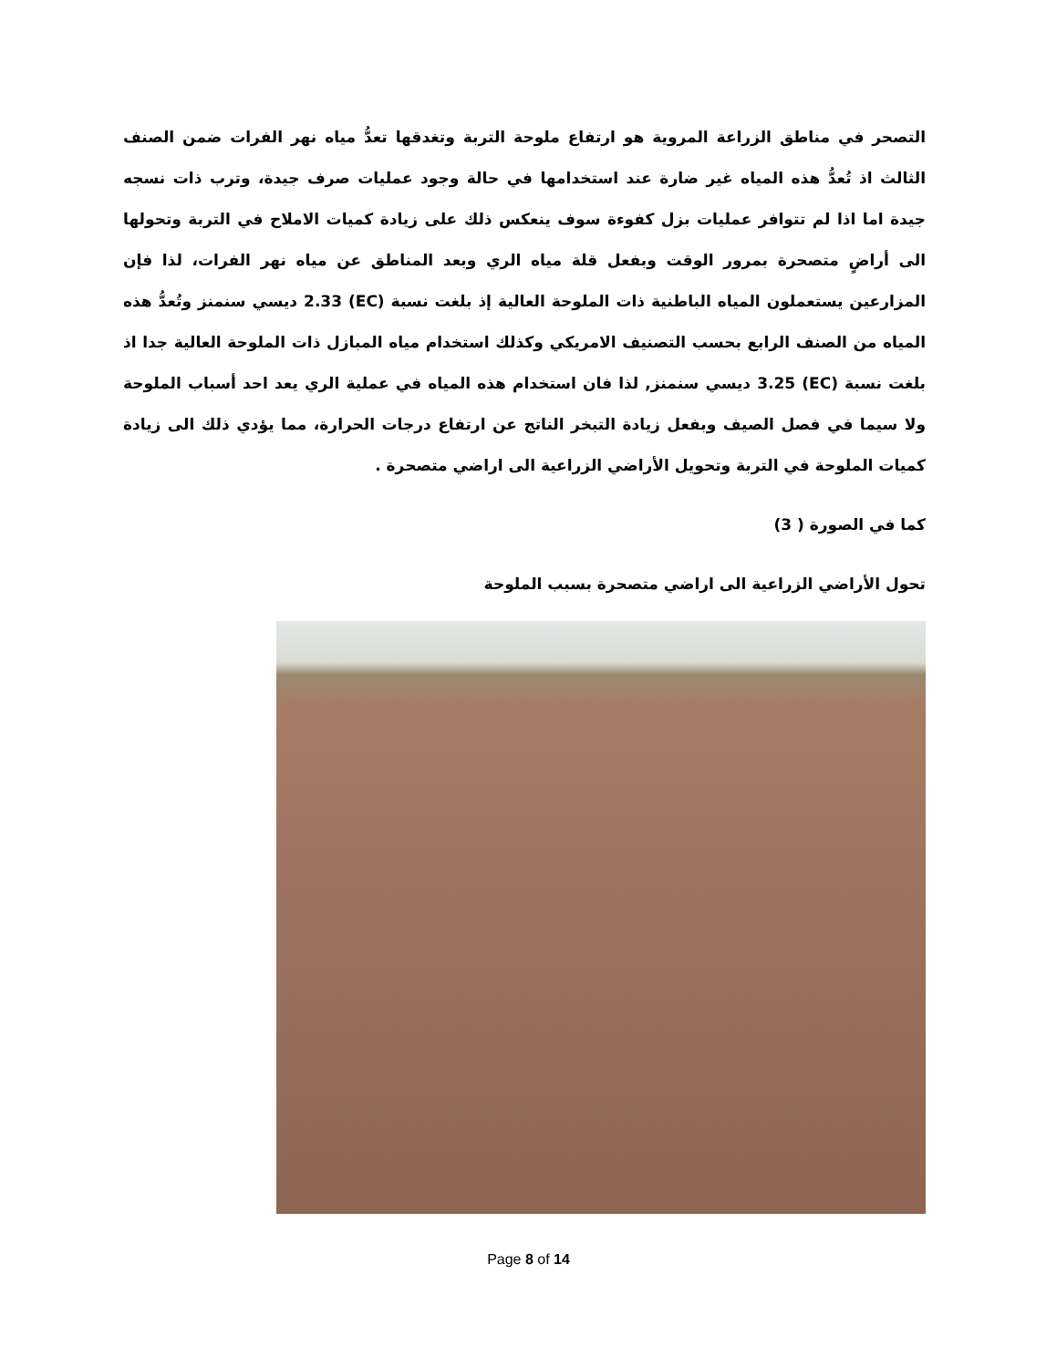التصحر في مناطق الزراعة المروية هو ارتفاع ملوحة التربة وتغدقها تعدُّ مياه نهر الفرات ضمن الصنف الثالث اذ تُعدُّ هذه المياه غير ضارة عند استخدامها في حالة وجود عمليات صرف جيدة، وترب ذات نسجه جيدة اما اذا لم تتوافر عمليات بزل كفوءة سوف ينعكس ذلك على زيادة كميات الاملاح في التربة وتحولها الى أراضٍ متصحرة بمرور الوقت وبفعل قلة مياه الري وبعد المناطق عن مياه نهر الفرات، لذا فإن المزارعين يستعملون المياه الباطنية ذات الملوحة العالية إذ بلغت نسبة (EC) 2.33 ديسي سنمنز وتُعدُّ هذه المياه من الصنف الرابع بحسب التصنيف الامريكي وكذلك استخدام مياه المبازل ذات الملوحة العالية جدا اذ بلغت نسبة (EC) 3.25 ديسي سنمنز, لذا فان استخدام هذه المياه في عملية الري يعد احد أسباب الملوحة ولا سيما في فصل الصيف وبفعل زيادة التبخر الناتج عن ارتفاع درجات الحرارة، مما يؤدي ذلك الى زيادة كميات الملوحة في التربة وتحويل الأراضي الزراعية الى اراضي متصحرة .
كما في الصورة ( 3)
تحول الأراضي الزراعية الى اراضي متصحرة بسبب الملوحة
Page 8 of 14